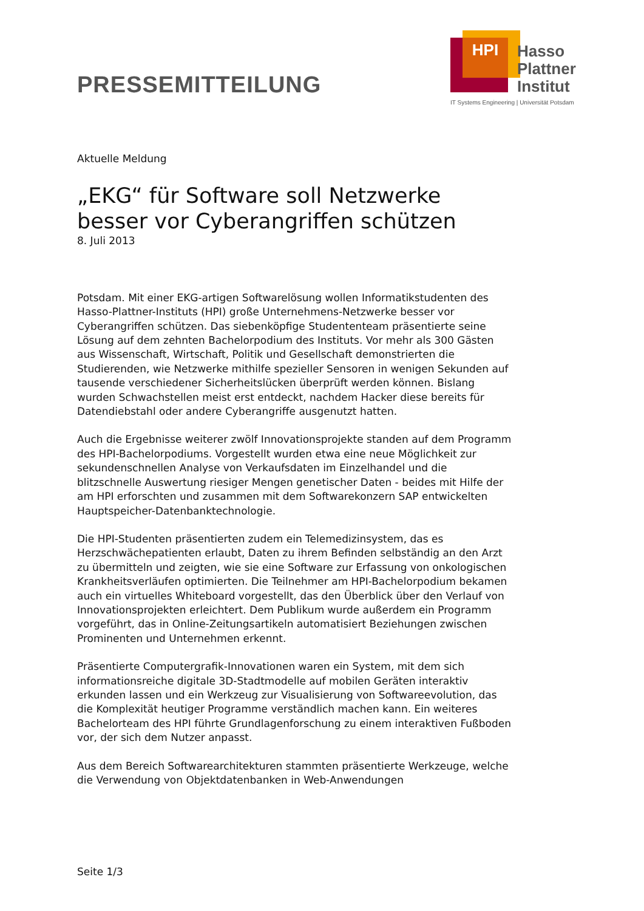PRESSEMITTEILUNG
HPI
Hasso
Plattner
Institut
IT Systems Engineering | Universität Potsdam
Aktuelle Meldung
„EKG“ für Software soll Netzwerke besser vor Cyberangriffen schützen
8. Juli 2013
Potsdam. Mit einer EKG-artigen Softwarelösung wollen Informatikstudenten des Hasso-Plattner-Instituts (HPI) große Unternehmens-Netzwerke besser vor Cyberangriffen schützen. Das siebenköpfige Studententeam präsentierte seine Lösung auf dem zehnten Bachelorpodium des Instituts. Vor mehr als 300 Gästen aus Wissenschaft, Wirtschaft, Politik und Gesellschaft demonstrierten die Studierenden, wie Netzwerke mithilfe spezieller Sensoren in wenigen Sekunden auf tausende verschiedener Sicherheitslücken überprüft werden können. Bislang wurden Schwachstellen meist erst entdeckt, nachdem Hacker diese bereits für Datendiebstahl oder andere Cyberangriffe ausgenutzt hatten.
Auch die Ergebnisse weiterer zwölf Innovationsprojekte standen auf dem Programm des HPI-Bachelorpodiums. Vorgestellt wurden etwa eine neue Möglichkeit zur sekundenschnellen Analyse von Verkaufsdaten im Einzelhandel und die blitzschnelle Auswertung riesiger Mengen genetischer Daten - beides mit Hilfe der am HPI erforschten und zusammen mit dem Softwarekonzern SAP entwickelten Hauptspeicher-Datenbanktechnologie.
Die HPI-Studenten präsentierten zudem ein Telemedizinsystem, das es Herzschwächepatienten erlaubt, Daten zu ihrem Befinden selbständig an den Arzt zu übermitteln und zeigten, wie sie eine Software zur Erfassung von onkologischen Krankheitsverläufen optimierten. Die Teilnehmer am HPI-Bachelorpodium bekamen auch ein virtuelles Whiteboard vorgestellt, das den Überblick über den Verlauf von Innovationsprojekten erleichtert. Dem Publikum wurde außerdem ein Programm vorgeführt, das in Online-Zeitungsartikeln automatisiert Beziehungen zwischen Prominenten und Unternehmen erkennt.
Präsentierte Computergrafik-Innovationen waren ein System, mit dem sich informationsreiche digitale 3D-Stadtmodelle auf mobilen Geräten interaktiv erkunden lassen und ein Werkzeug zur Visualisierung von Softwareevolution, das die Komplexität heutiger Programme verständlich machen kann. Ein weiteres Bachelorteam des HPI führte Grundlagenforschung zu einem interaktiven Fußboden vor, der sich dem Nutzer anpasst.
Aus dem Bereich Softwarearchitekturen stammten präsentierte Werkzeuge, welche die Verwendung von Objektdatenbanken in Web-Anwendungen
Seite 1/3